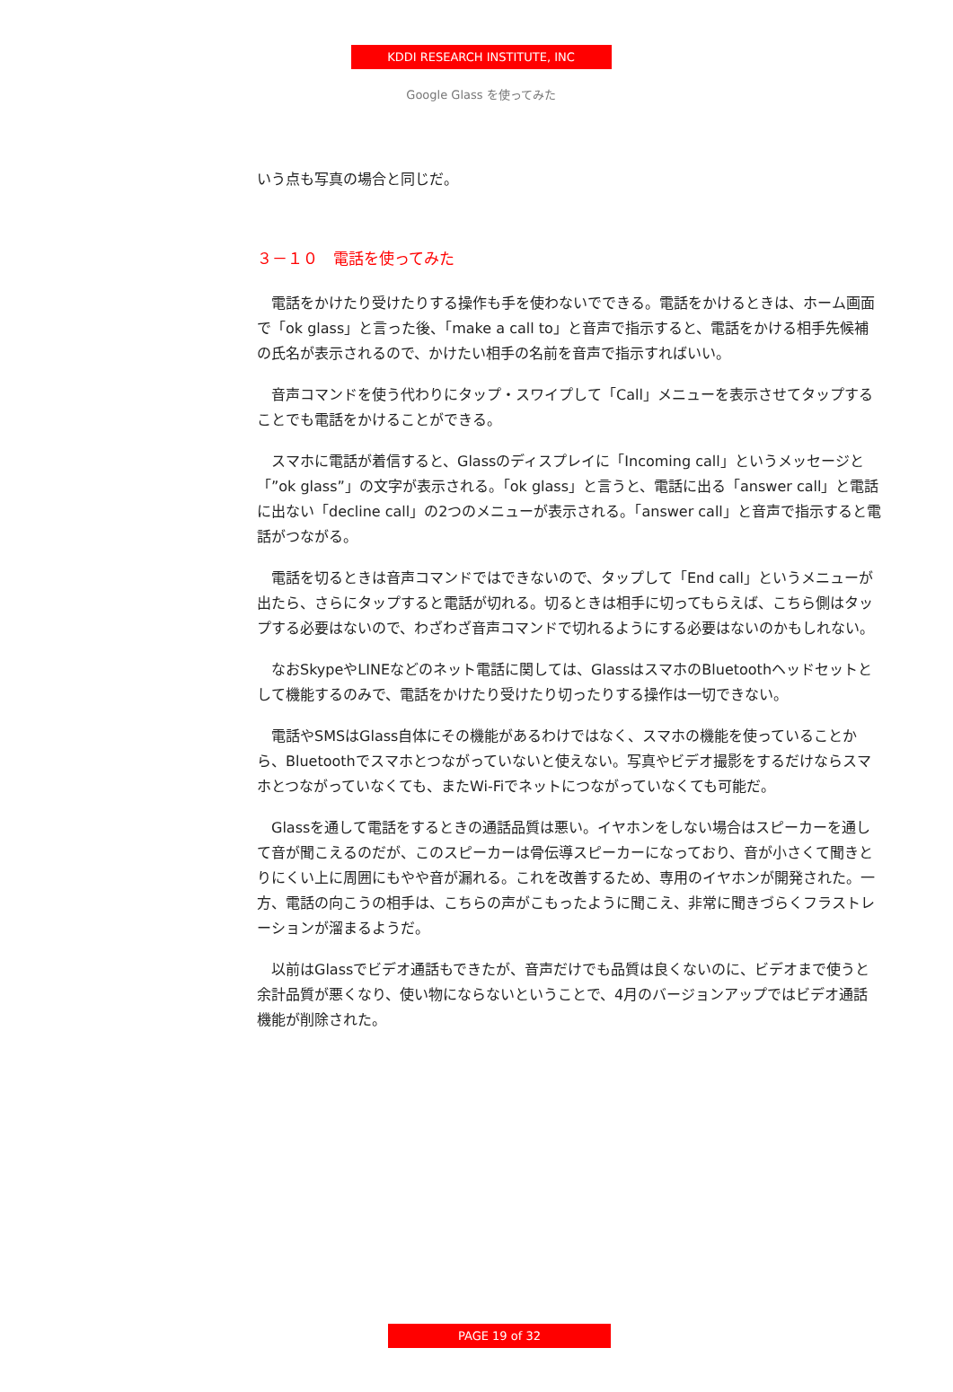KDDI RESEARCH INSTITUTE, INC
Google Glass を使ってみた
いう点も写真の場合と同じだ。
３－１０　電話を使ってみた
電話をかけたり受けたりする操作も手を使わないでできる。電話をかけるときは、ホーム画面で「ok glass」と言った後、「make a call to」と音声で指示すると、電話をかける相手先候補の氏名が表示されるので、かけたい相手の名前を音声で指示すればいい。
音声コマンドを使う代わりにタップ・スワイプして「Call」メニューを表示させてタップすることでも電話をかけることができる。
スマホに電話が着信すると、Glassのディスプレイに「Incoming call」というメッセージと「”ok glass”」の文字が表示される。「ok glass」と言うと、電話に出る「answer call」と電話に出ない「decline call」の2つのメニューが表示される。「answer call」と音声で指示すると電話がつながる。
電話を切るときは音声コマンドではできないので、タップして「End call」というメニューが出たら、さらにタップすると電話が切れる。切るときは相手に切ってもらえば、こちら側はタップする必要はないので、わざわざ音声コマンドで切れるようにする必要はないのかもしれない。
なおSkypeやLINEなどのネット電話に関しては、GlassはスマホのBluetoothヘッドセットとして機能するのみで、電話をかけたり受けたり切ったりする操作は一切できない。
電話やSMSはGlass自体にその機能があるわけではなく、スマホの機能を使っていることから、Bluetoothでスマホとつながっていないと使えない。写真やビデオ撮影をするだけならスマホとつながっていなくても、またWi-Fiでネットにつながっていなくても可能だ。
Glassを通して電話をするときの通話品質は悪い。イヤホンをしない場合はスピーカーを通して音が聞こえるのだが、このスピーカーは骨伝導スピーカーになっており、音が小さくて聞きとりにくい上に周囲にもやや音が漏れる。これを改善するため、専用のイヤホンが開発された。一方、電話の向こうの相手は、こちらの声がこもったように聞こえ、非常に聞きづらくフラストレーションが溜まるようだ。
以前はGlassでビデオ通話もできたが、音声だけでも品質は良くないのに、ビデオまで使うと余計品質が悪くなり、使い物にならないということで、4月のバージョンアップではビデオ通話機能が削除された。
PAGE 19 of 32